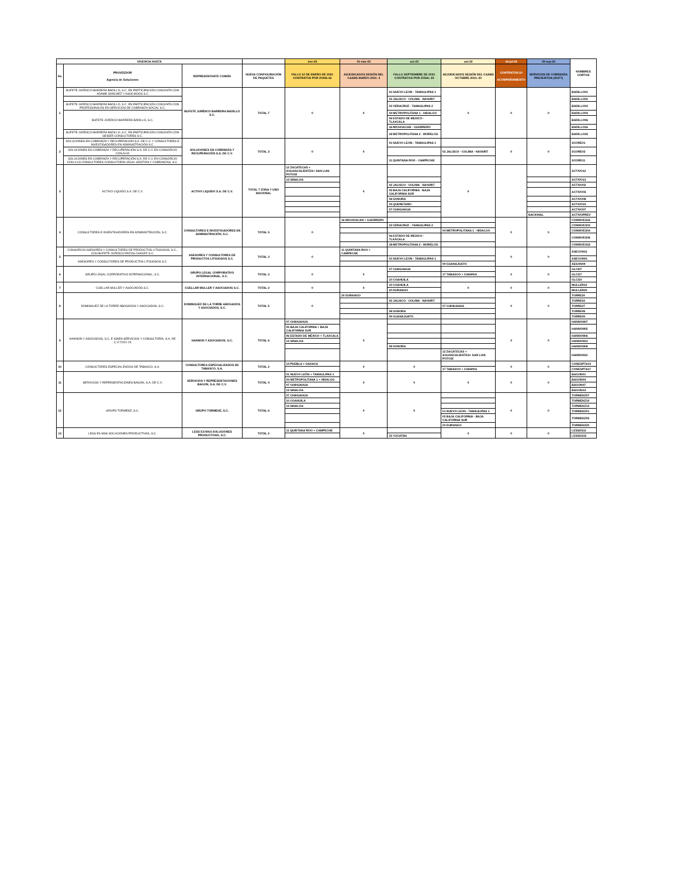| VIGENCIA HASTA | | | | ene-23 | 01-mar-23 | oct-23 | oct-22 | 16-jul-22 | 09-sep-23 | NOMBRES CORTOS |
| --- | --- | --- | --- | --- | --- | --- | --- | --- | --- | --- |
| No | PROVEEDOR Agencia de Soluciones | REPRESENTANTE COMÚN | NUEVA CONFIGURACIÓN DE PAQUETES | FALLO 12 DE ENERO DE 2021 CONTRATOS POR ZONA:16 | ADJUDICADOS SESIÓN DEL CAABS MARZO 2021: 3 | FALLO SEPTIEMBRE DE 2021 CONTRATOS POR ZONA: 39 | ADJUDICADOS SESIÓN DEL CAABS OCTUBRE 2021: 20 | CONTRATOS:10 ACOMPAÑAMIENTO | SERVICIOS DE COBRANZA PREVENTIVA (SOFT) | |
| 1 | BUFETE JURÍDICO BARRERA BADILLO, S.C. EN PARTICIPACIÓN CONJUNTA CON ADAME SÁNCHEZ Y ASOCIADOS S.C | BUFETE JURÍDICO BARRERA BADILLO S.C. | TOTAL 7 | 0 | 0 | 01 NUEVO LEON - TAMAULIPAS 1 | 0 | 0 | 0 | BADILLO01 |
| | | | | | | 02 JALISCO - COLIMA - NAYARIT | | | | BADILLO02 |
| | BUFETE JURÍDICO BARRERA BADILLO, S.C. EN PARTICIPACIÓN CONJUNTA CON PROFESIONALES EN SERVICIOS DE COBRANZA SOCIAL S.C. | | | | | 03 VERACRUZ - TAMAULIPAS 2 | | | | BADILLO03 |
| | BUFETE JURÍDICO BARRERA BADILLO, S.C. | | | | | 04 METROPOLITANA 1 - HIDALGO | | | | BADILLO04 |
| | | | | | | 06 ESTADO DE MEXICO - TLAXCALA | | | | BADILLO06 |
| | | | | | | 16 MICHOACAN - GUERRERO | | | | BADILLO16 |
| | BUFETE JURÍDICO BARRERA BADILLO, S.C. EN PARTICIPACIÓN CONJUNTA CON GEISER CONSULTORES S.C. | | | | | 18 METROPOLITANA 2 - MORELOS | | | | BADILLO18 |
| 2 | SOLUCIONES EN COBRANZA Y RECUPERACIÓN S.A. DE C.V. Y CONSULTORES E INVESTIGADORES EN ADMINISTRACIÓN S.C. | SOLUCIONES EN COBRANZA Y RECUPERACIÓN S.A. DE C.V. | TOTAL 3 | 0 | 0 | 01 NUEVO LEON - TAMAULIPAS 1 | | 0 | 0 | SCORE01 |
| | SOLUCIONES EN COBRANZA Y RECUPERACIÓN S.A. DE C.V. EN CONSORCIO CON ALIO | | | | | | 02 JALISCO - COLIMA - NAYARIT | | | SCORE02 |
| | SOLUCIONES EN COBRANZA Y RECUPERACIÓN S.A. DE C.V. EN CONSORCIO CON ILCA CONSULTORES CONSULTORÍA LEGAL GESTIÓN Y COBRANZAS, S.C. | | | | | 11 QUINTANA ROO - CAMPECHE | | | | SCORE11 |
| 3 | ACTIVO LIQUIDO S.A. DE C.V. | ACTIVO LIQUIDO S.A. DE C.V. | TOTAL 7 ZONA Y UNO NACIONAL | 12 ZACATECAS + AGUASCALIENTES+ SAN LUIS POTOSÍ | 0 | | 0 | | | ACTIVO12 |
| | | | | 13 SINALOA | | | | | | ACTIVO13 |
| | | | | | | 02 JALISCO - COLIMA - NAYARIT | | | | ACTIVO02 |
| | | | | | | 05 BAJA CALIFORNIA - BAJA CALIFORNIA SUR | | | | ACTIVO05 |
| | | | | | | 08 SONORA | | | | ACTIVO08 |
| | | | | | | 19 QUERETARO | | | | ACTIVO19 |
| | | | | | | 07 CHIHUAHUA | | | | ACTIVO07 |
| | | | | | | | | | NACIONAL | ACTIVOPREV |
| 4 | CONSULTORES E INVESTIGADORES EN ADMINISTRACIÓN, S.C. | CONSULTORES E INVESTIGADORES EN ADMINISTRACIÓN, S.C. | TOTAL 5 | 0 | 16 MICHOACAN + GUERRERO | | | 0 | 0 | CONINVES16 |
| | | | | | | 03 VERACRUZ - TAMAULIPAS 2 | | | | CONINVES03 |
| | | | | | | | 04 METROPOLITANA 1 - HIDALGO | | | CONINVES04 |
| | | | | | | 06 ESTADO DE MEXICO - TLAXCALA | | | | CONINVES06 |
| | | | | | | 18 METROPOLITANA 2 - MORELOS | | | | CONINVES18 |
| 5 | CONSORCIO ASESORES Y CONSULTORES DE PRODUCTOS LITIGIOSOS, S.C., CON BUFETE JURÍDICO PAZOS CHÁVEZ S.C. | ASESORES Y CONSULTORES DE PRODUCTOS LITIGIOSOS S.C. | TOTAL 3 | 0 | 11 QUINTANA ROO + CAMPECHE | | | 0 | 0 | ASECON11 |
| | ASESORES Y CONSULTORES DE PRODUCTOS LITIGIOSOS S.C. | | | | | 01 NUEVO LEON - TAMAULIPAS 1 | | | | ASECON01 |
| | | | | | | | 09 GUANAJUATO | | | AESON09 |
| 6 | GRUPO LEGAL CORPORATIVO INTERNACIONAL, S.C. | GRUPO LEGAL CORPORATIVO INTERNACIONAL, S.C. | TOTAL 3 | 0 | 0 | 07 CHIHUAHUA | | 0 | 0 | GLCI07 |
| | | | | | | | 17 TABASCO + CHIAPAS | | | GLCI17 |
| | | | | | | 10 COAHUILA | | | | GLCI10 |
| 7 | CUELLAR MULLER Y ASOCIADOS S.C. | CUELLAR MULLER Y ASOCIADOS S.C. | TOTAL 2 | 0 | 0 | 10 COAHUILA | 0 | 0 | 0 | MULLER10 |
| | | | | | | 20 DURANGO | | | | MULLER20 |
| 8 | DOMINGUEZ DE LA TORRE ABOGADOS Y ASOCIADOS, S.C. | DOMINGUEZ DE LA TORRE ABOGADOS Y ASOCIADOS, S.C. | TOTAL 5 | 0 | 20 DURANGO | | | 0 | 0 | TORRE20 |
| | | | | | | 02 JALISCO - COLIMA - NAYARIT | | | | TORRE02 |
| | | | | | | | 07 CHIHUAHUA | | | TORRE07 |
| | | | | | | 08 SONORA | | | | TORRE08 |
| | | | | | | 09 GUANAJUATO | | | | TORRE09 |
| 9 | HANNON Y ASOCIADOS, S.C. E IGNEA SERVICIOS Y CONSULTORÍA, S.A. DE C.V.*2021-23 | HANNON Y ASOCIADOS, S.C. | TOTAL 6 | 07 CHIHUAHUA | 0 | | | 0 | 0 | HANNON07 |
| | | | | 05 BAJA CALIFORNIA + BAJA CALIFORNIA SUR | | | | | | HANNON05 |
| | | | | 06 ESTADO DE MÉXICO + TLAXCALA | | | | | | HANNON06 |
| | | | | 13 SINALOA | | | | | | HANNON13 |
| | | | | | | 08 SONORA | | | | HANNON08 |
| | | | | | | | 12 ZACATECAS + AGUASCALIENTES+ SAN LUIS POTOSÍ | | | HANNON12 |
| 10 | CONSULTORES ESPECIALIZADOS DE TABASCO, S.A. | CONSULTORES ESPECIALIZADOS DE TABASCO, S.A. | TOTAL 2 | 14 PUEBLA + OAXACA | 0 | 0 | | 0 | 0 | CONESPTA14 |
| | | | | | | | 17 TABASCO + CHIAPAS | | | CONESPTA17 |
| 11 | SERVICIOS Y REPRESENTACIONES BAGON, S.A. DE C.V. | SERVICIOS Y REPRESENTACIONES BAGON, S.A. DE C.V. | TOTAL 4 | 01 NUEVO LEÓN + TAMAULIPAS 1 | 0 | 0 | 0 | 0 | 0 | BAGON01 |
| | | | | 04 METROPOLITANA 1 + HIDALGO | | | | | | BAGON04 |
| | | | | 07 CHIHUAHUA | | | | | | BAGON07 |
| | | | | 13 SINALOA | | | | | | BAGON13 |
| 12 | GRUPO TORMENZ, S.C. | GRUPO TORMENZ, S.C. | TOTAL 6 | 07 CHIHUAHUA | 0 | 0 | | 0 | 0 | TORMENZ07 |
| | | | | 10 COAHUILA | | | | | | TORMENZ10 |
| | | | | 13 SINALOA | | | | | | TORMENZ13 |
| | | | | | | | 01 NUEVO LEON - TAMAULIPAS 1 | | | TORMENZ01 |
| | | | | | | | 05 BAJA CALIFORNIA - BAJA CALIFORNIA SUR | | | TORMENZ05 |
| | | | | | | | 20 DURANGO | | | TORMENZ20 |
| 13 | LESS ES MAS SOLUCIONES PRODUCTIVAS, S.C. | LESS ES MAS SOLUCIONES PRODUCTIVAS, S.C. | TOTAL 2 | 11 QUINTANA ROO + CAMPECHE | 0 | | 0 | 0 | 0 | LESSES11 |
| | | | | | | 15 YUCATAN | | | | LESSES15 |